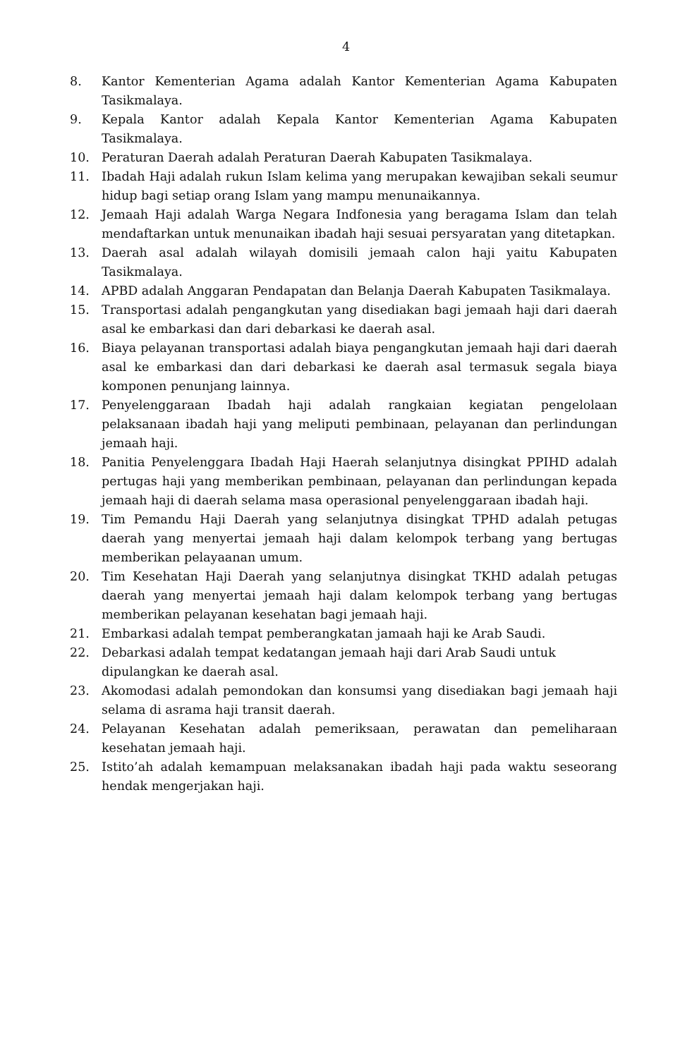4
8. Kantor Kementerian Agama adalah Kantor Kementerian Agama Kabupaten Tasikmalaya.
9. Kepala Kantor adalah Kepala Kantor Kementerian Agama Kabupaten Tasikmalaya.
10. Peraturan Daerah adalah Peraturan Daerah Kabupaten Tasikmalaya.
11. Ibadah Haji adalah rukun Islam kelima yang merupakan kewajiban sekali seumur hidup bagi setiap orang Islam yang mampu menunaikannya.
12. Jemaah Haji adalah Warga Negara Indfonesia yang beragama Islam dan telah mendaftarkan untuk menunaikan ibadah haji sesuai persyaratan yang ditetapkan.
13. Daerah asal adalah wilayah domisili jemaah calon haji yaitu Kabupaten Tasikmalaya.
14. APBD adalah Anggaran Pendapatan dan Belanja Daerah Kabupaten Tasikmalaya.
15. Transportasi adalah pengangkutan yang disediakan bagi jemaah haji dari daerah asal ke embarkasi dan dari debarkasi ke daerah asal.
16. Biaya pelayanan transportasi adalah biaya pengangkutan jemaah haji dari daerah asal ke embarkasi dan dari debarkasi ke daerah asal termasuk segala biaya komponen penunjang lainnya.
17. Penyelenggaraan Ibadah haji adalah rangkaian kegiatan pengelolaan pelaksanaan ibadah haji yang meliputi pembinaan, pelayanan dan perlindungan jemaah haji.
18. Panitia Penyelenggara Ibadah Haji Haerah selanjutnya disingkat PPIHD adalah pertugas haji yang memberikan pembinaan, pelayanan dan perlindungan kepada jemaah haji di daerah selama masa operasional penyelenggaraan ibadah haji.
19. Tim Pemandu Haji Daerah yang selanjutnya disingkat TPHD adalah petugas daerah yang menyertai jemaah haji dalam kelompok terbang yang bertugas memberikan pelayaanan umum.
20. Tim Kesehatan Haji Daerah yang selanjutnya disingkat TKHD adalah petugas daerah yang menyertai jemaah haji dalam kelompok terbang yang bertugas memberikan pelayanan kesehatan bagi jemaah haji.
21. Embarkasi adalah tempat pemberangkatan jamaah haji ke Arab Saudi.
22. Debarkasi adalah tempat kedatangan jemaah haji dari Arab Saudi untuk dipulangkan ke daerah asal.
23. Akomodasi adalah pemondokan dan konsumsi yang disediakan bagi jemaah haji selama di asrama haji transit daerah.
24. Pelayanan Kesehatan adalah pemeriksaan, perawatan dan pemeliharaan kesehatan jemaah haji.
25. Istito’ah adalah kemampuan melaksanakan ibadah haji pada waktu seseorang hendak mengerjakan haji.